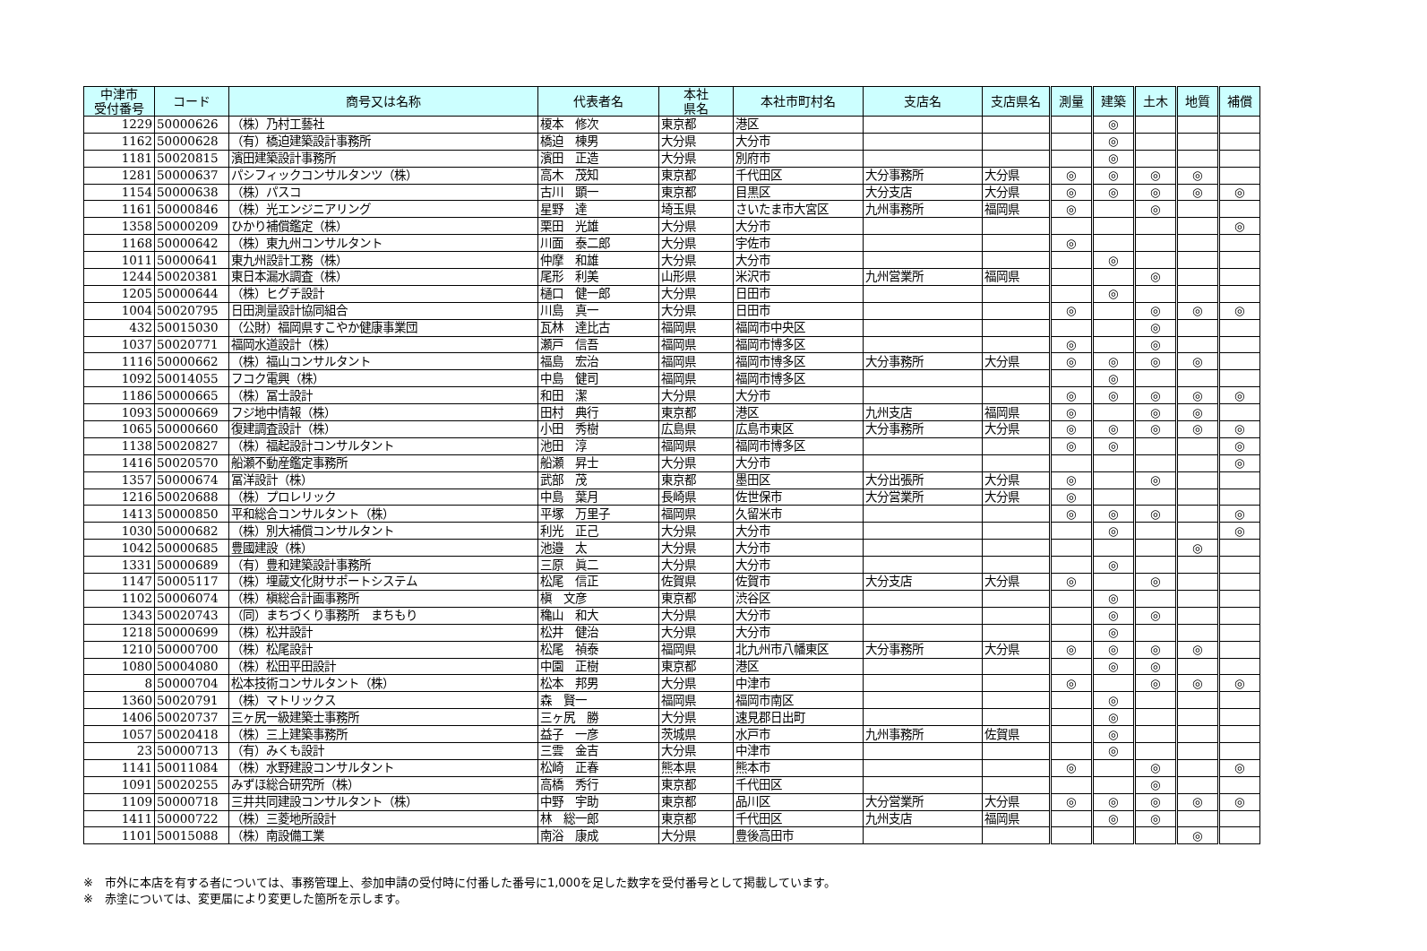| 中津市 受付番号 | コード | 商号又は名称 | 代表者名 | 本社 県名 | 本社市町村名 | 支店名 | 支店県名 | 測量 | 建築 | 土木 | 地質 | 補償 |
| --- | --- | --- | --- | --- | --- | --- | --- | --- | --- | --- | --- | --- |
| 1229 | 50000626 | （株）乃村工藝社 | 榎本 修次 | 東京都 | 港区 | | | | ◎ | | | |
| 1162 | 50000628 | （有）橋迫建築設計事務所 | 橋迫 棟男 | 大分県 | 大分市 | | | | ◎ | | | |
| 1181 | 50020815 | 濱田建築設計事務所 | 濱田 正造 | 大分県 | 別府市 | | | | ◎ | | | |
| 1281 | 50000637 | パシフィックコンサルタンツ（株） | 高木 茂知 | 東京都 | 千代田区 | 大分事務所 | 大分県 | ◎ | ◎ | ◎ | ◎ | |
| 1154 | 50000638 | （株）パスコ | 古川 顕一 | 東京都 | 目黒区 | 大分支店 | 大分県 | ◎ | ◎ | ◎ | ◎ | ◎ |
| 1161 | 50000846 | （株）光エンジニアリング | 星野 達 | 埼玉県 | さいたま市大宮区 | 九州事務所 | 福岡県 | ◎ | | ◎ | | |
| 1358 | 50000209 | ひかり補償鑑定（株） | 栗田 光雄 | 大分県 | 大分市 | | | | | | | ◎ |
| 1168 | 50000642 | （株）東九州コンサルタント | 川面 泰二郎 | 大分県 | 宇佐市 | | | ◎ | | | | |
| 1011 | 50000641 | 東九州設計工務（株） | 仲摩 和雄 | 大分県 | 大分市 | | | | ◎ | | | |
| 1244 | 50020381 | 東日本漏水調査（株） | 尾形 利美 | 山形県 | 米沢市 | 九州営業所 | 福岡県 | | | ◎ | | |
| 1205 | 50000644 | （株）ヒグチ設計 | 樋口 健一郎 | 大分県 | 日田市 | | | | ◎ | | | |
| 1004 | 50020795 | 日田測量設計協同組合 | 川島 真一 | 大分県 | 日田市 | | | ◎ | | ◎ | ◎ | ◎ |
| 432 | 50015030 | （公財）福岡県すこやか健康事業団 | 瓦林 達比古 | 福岡県 | 福岡市中央区 | | | | | ◎ | | |
| 1037 | 50020771 | 福岡水道設計（株） | 瀬戸 信吾 | 福岡県 | 福岡市博多区 | | | ◎ | | ◎ | | |
| 1116 | 50000662 | （株）福山コンサルタント | 福島 宏治 | 福岡県 | 福岡市博多区 | 大分事務所 | 大分県 | ◎ | ◎ | ◎ | ◎ | |
| 1092 | 50014055 | フコク電興（株） | 中島 健司 | 福岡県 | 福岡市博多区 | | | | ◎ | | | |
| 1186 | 50000665 | （株）冨士設計 | 和田 潔 | 大分県 | 大分市 | | | ◎ | ◎ | ◎ | ◎ | ◎ |
| 1093 | 50000669 | フジ地中情報（株） | 田村 典行 | 東京都 | 港区 | 九州支店 | 福岡県 | ◎ | | ◎ | ◎ | |
| 1065 | 50000660 | 復建調査設計（株） | 小田 秀樹 | 広島県 | 広島市東区 | 大分事務所 | 大分県 | ◎ | ◎ | ◎ | ◎ | ◎ |
| 1138 | 50020827 | （株）福起設計コンサルタント | 池田 淳 | 福岡県 | 福岡市博多区 | | | ◎ | ◎ | | | ◎ |
| 1416 | 50020570 | 船瀬不動産鑑定事務所 | 船瀬 昇士 | 大分県 | 大分市 | | | | | | | ◎ |
| 1357 | 50000674 | 冨洋設計（株） | 武部 茂 | 東京都 | 墨田区 | 大分出張所 | 大分県 | ◎ | | ◎ | | |
| 1216 | 50020688 | （株）プロレリック | 中島 葉月 | 長崎県 | 佐世保市 | 大分営業所 | 大分県 | ◎ | | | | |
| 1413 | 50000850 | 平和総合コンサルタント（株） | 平塚 万里子 | 福岡県 | 久留米市 | | | ◎ | ◎ | ◎ | | ◎ |
| 1030 | 50000682 | （株）別大補償コンサルタント | 利光 正己 | 大分県 | 大分市 | | | | ◎ | | | ◎ |
| 1042 | 50000685 | 豊國建設（株） | 池邉 太 | 大分県 | 大分市 | | | | | | ◎ | |
| 1331 | 50000689 | （有）豊和建築設計事務所 | 三原 眞二 | 大分県 | 大分市 | | | | ◎ | | | |
| 1147 | 50005117 | （株）埋蔵文化財サポートシステム | 松尾 信正 | 佐賀県 | 佐賀市 | 大分支店 | 大分県 | ◎ | | ◎ | | |
| 1102 | 50006074 | （株）槇総合計画事務所 | 槇 文彦 | 東京都 | 渋谷区 | | | | ◎ | | | |
| 1343 | 50020743 | （同）まちづくり事務所 まちもり | 穐山 和大 | 大分県 | 大分市 | | | | ◎ | ◎ | | |
| 1218 | 50000699 | （株）松井設計 | 松井 健治 | 大分県 | 大分市 | | | | ◎ | | | |
| 1210 | 50000700 | （株）松尾設計 | 松尾 禎泰 | 福岡県 | 北九州市八幡東区 | 大分事務所 | 大分県 | ◎ | ◎ | ◎ | ◎ | |
| 1080 | 50004080 | （株）松田平田設計 | 中園 正樹 | 東京都 | 港区 | | | | ◎ | ◎ | | |
| 8 | 50000704 | 松本技術コンサルタント（株） | 松本 邦男 | 大分県 | 中津市 | | | ◎ | | ◎ | ◎ | ◎ |
| 1360 | 50020791 | （株）マトリックス | 森 賢一 | 福岡県 | 福岡市南区 | | | | ◎ | | | |
| 1406 | 50020737 | 三ヶ尻一級建築士事務所 | 三ヶ尻 勝 | 大分県 | 速見郡日出町 | | | | ◎ | | | |
| 1057 | 50020418 | （株）三上建築事務所 | 益子 一彦 | 茨城県 | 水戸市 | 九州事務所 | 佐賀県 | | ◎ | | | |
| 23 | 50000713 | （有）みくも設計 | 三雲 金吉 | 大分県 | 中津市 | | | | ◎ | | | |
| 1141 | 50011084 | （株）水野建設コンサルタント | 松崎 正春 | 熊本県 | 熊本市 | | | ◎ | | ◎ | | ◎ |
| 1091 | 50020255 | みずほ総合研究所（株） | 高橋 秀行 | 東京都 | 千代田区 | | | | | ◎ | | |
| 1109 | 50000718 | 三井共同建設コンサルタント（株） | 中野 宇助 | 東京都 | 品川区 | 大分営業所 | 大分県 | ◎ | ◎ | ◎ | ◎ | ◎ |
| 1411 | 50000722 | （株）三菱地所設計 | 林 総一郎 | 東京都 | 千代田区 | 九州支店 | 福岡県 | | ◎ | ◎ | | |
| 1101 | 50015088 | （株）南設備工業 | 南浴 康成 | 大分県 | 豊後高田市 | | | | | | ◎ | |
※　市外に本店を有する者については、事務管理上、参加申請の受付時に付番した番号に1,000を足した数字を受付番号として掲載しています。
※　赤塗については、変更届により変更した箇所を示します。